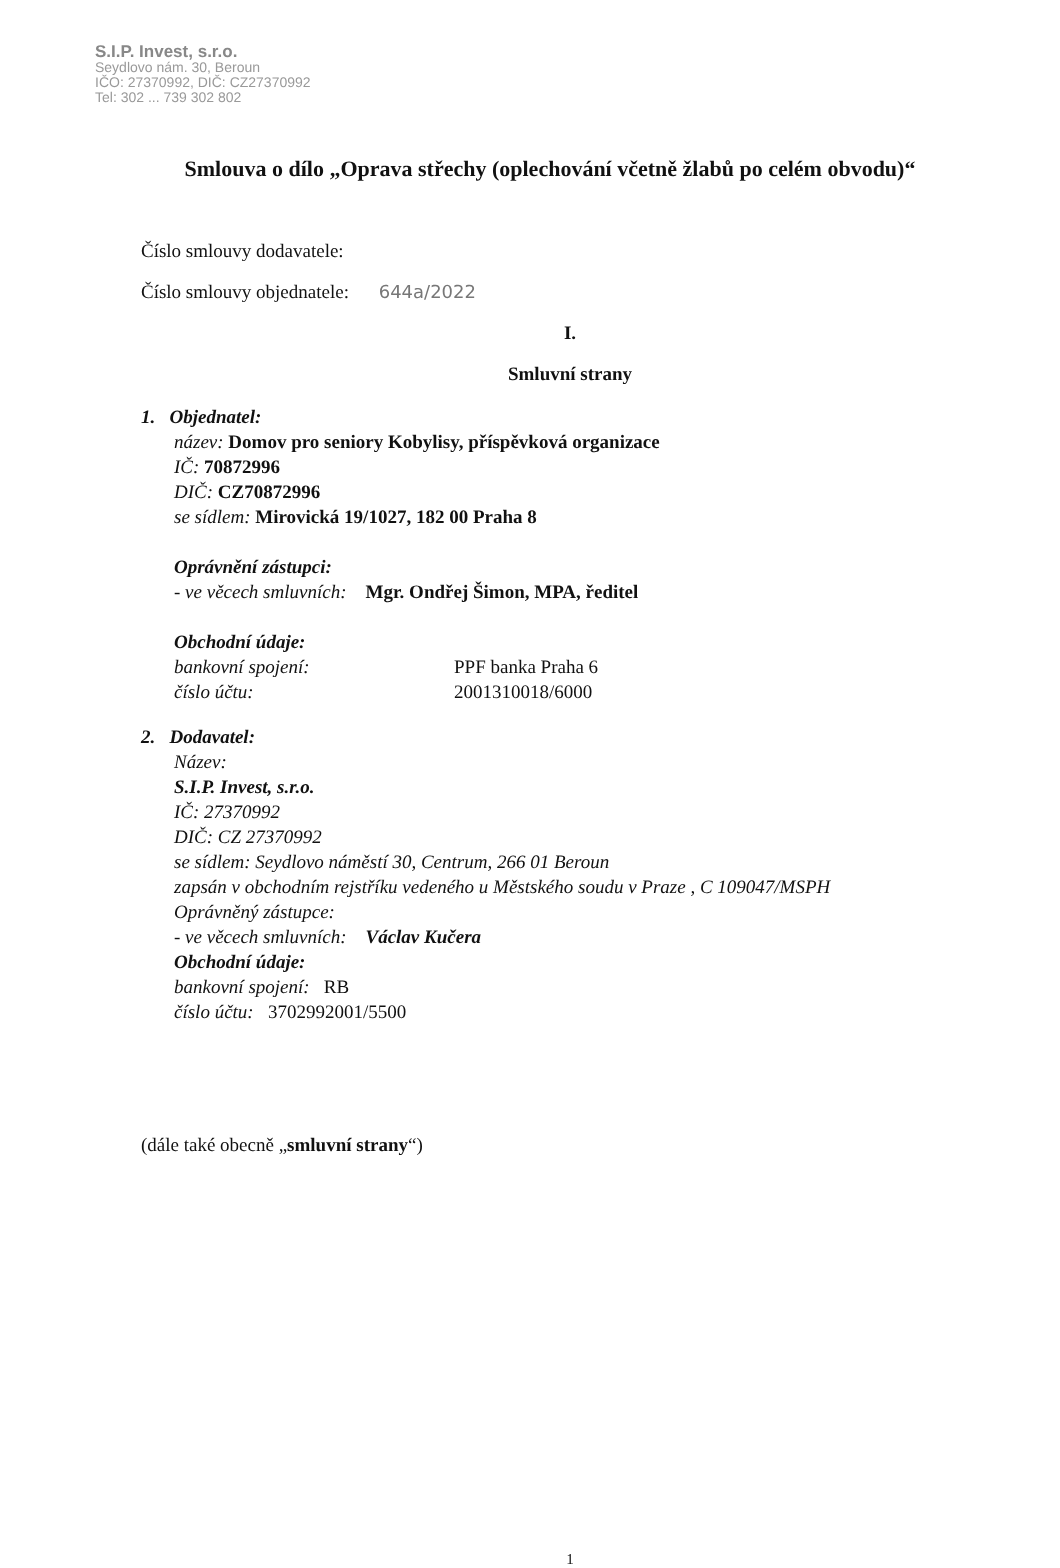S.I.P. Invest, s.r.o.
Seydlovo nám. 30, Beroun
IČO: 27370992, DIČ: CZ27370992
Tel: 302 ... 739 302 802
Smlouva o dílo „Oprava střechy (oplechování včetně žlabů po celém obvodu)“
Číslo smlouvy dodavatele:
Číslo smlouvy objednatele: 644a/2022
I.
Smluvní strany
1. Objednatel:
název: Domov pro seniory Kobylisy, příspěvková organizace
IČ: 70872996
DIČ: CZ70872996
se sídlem: Mirovická 19/1027, 182 00 Praha 8
Oprávnění zástupci:
- ve věcech smluvních: Mgr. Ondřej Šimon, MPA, ředitel
Obchodní údaje:
bankovní spojení: PPF banka Praha 6
číslo účtu: 2001310018/6000
2. Dodavatel:
Název:
S.I.P. Invest, s.r.o.
IČ: 27370992
DIČ: CZ 27370992
se sídlem: Seydlovo náměstí 30, Centrum, 266 01 Beroun
zapsán v obchodním rejstříku vedeného u Městského soudu v Praze , C 109047/MSPH
Oprávněný zástupce:
- ve věcech smluvních: Václav Kučera
Obchodní údaje:
bankovní spojení: RB
číslo účtu: 3702992001/5500
(dále také obecně „smluvní strany“)
1